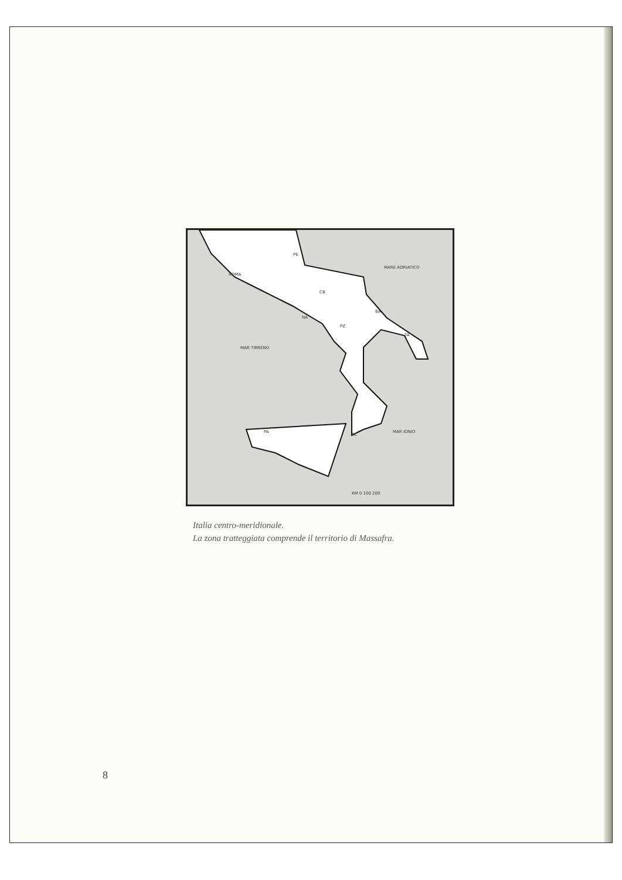PE
ROMA
MARE ADRIATICO
CB
BA
NA
PZ
TA
MAR TIRRENO
RC
PA MAR IONIO
KM 0 100 200
Italia centro-meridionale.
La zona tratteggiata comprende il territorio di Massafra.
8